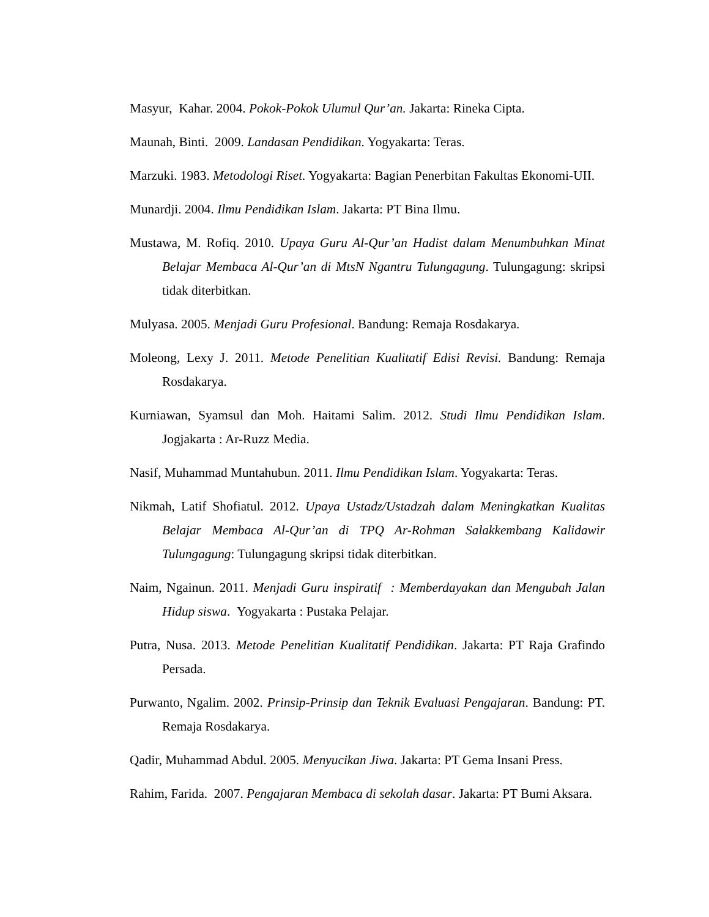Masyur, Kahar. 2004. Pokok-Pokok Ulumul Qur’an. Jakarta: Rineka Cipta.
Maunah, Binti. 2009. Landasan Pendidikan. Yogyakarta: Teras.
Marzuki. 1983. Metodologi Riset. Yogyakarta: Bagian Penerbitan Fakultas Ekonomi-UII.
Munardji. 2004. Ilmu Pendidikan Islam. Jakarta: PT Bina Ilmu.
Mustawa, M. Rofiq. 2010. Upaya Guru Al-Qur’an Hadist dalam Menumbuhkan Minat Belajar Membaca Al-Qur’an di MtsN Ngantru Tulungagung. Tulungagung: skripsi tidak diterbitkan.
Mulyasa. 2005. Menjadi Guru Profesional. Bandung: Remaja Rosdakarya.
Moleong, Lexy J. 2011. Metode Penelitian Kualitatif Edisi Revisi. Bandung: Remaja Rosdakarya.
Kurniawan, Syamsul dan Moh. Haitami Salim. 2012. Studi Ilmu Pendidikan Islam. Jogjakarta : Ar-Ruzz Media.
Nasif, Muhammad Muntahubun. 2011. Ilmu Pendidikan Islam. Yogyakarta: Teras.
Nikmah, Latif Shofiatul. 2012. Upaya Ustadz/Ustadzah dalam Meningkatkan Kualitas Belajar Membaca Al-Qur’an di TPQ Ar-Rohman Salakkembang Kalidawir Tulungagung: Tulungagung skripsi tidak diterbitkan.
Naim, Ngainun. 2011. Menjadi Guru inspiratif : Memberdayakan dan Mengubah Jalan Hidup siswa. Yogyakarta : Pustaka Pelajar.
Putra, Nusa. 2013. Metode Penelitian Kualitatif Pendidikan. Jakarta: PT Raja Grafindo Persada.
Purwanto, Ngalim. 2002. Prinsip-Prinsip dan Teknik Evaluasi Pengajaran. Bandung: PT. Remaja Rosdakarya.
Qadir, Muhammad Abdul. 2005. Menyucikan Jiwa. Jakarta: PT Gema Insani Press.
Rahim, Farida. 2007. Pengajaran Membaca di sekolah dasar. Jakarta: PT Bumi Aksara.